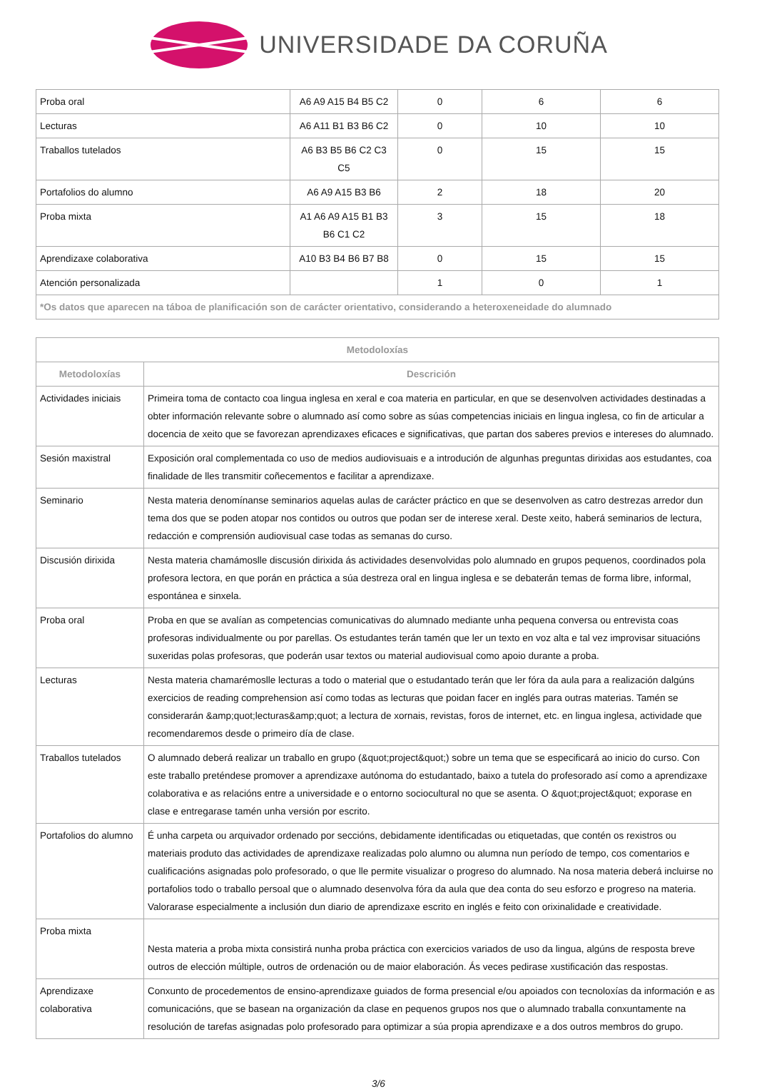UNIVERSIDADE DA CORUÑA
| Proba oral | A6 A9 A15 B4 B5 C2 | 0 | 6 | 6 |
| Lecturas | A6 A11 B1 B3 B6 C2 | 0 | 10 | 10 |
| Traballos tutelados | A6 B3 B5 B6 C2 C3 C5 | 0 | 15 | 15 |
| Portafolios do alumno | A6 A9 A15 B3 B6 | 2 | 18 | 20 |
| Proba mixta | A1 A6 A9 A15 B1 B3 B6 C1 C2 | 3 | 15 | 18 |
| Aprendizaxe colaborativa | A10 B3 B4 B6 B7 B8 | 0 | 15 | 15 |
| Atención personalizada | | 1 | 0 | 1 |
| *Os datos que aparecen na táboa de planificación son de carácter orientativo, considerando a heteroxeneidade do alumnado | | | | |
| Metodoloxías | |
| --- | --- |
| Metodoloxías | Descrición |
| Actividades iniciais | Primeira toma de contacto coa lingua inglesa en xeral e coa materia en particular, en que se desenvolven actividades destinadas a obter información relevante sobre o alumnado así como sobre as súas competencias iniciais en lingua inglesa, co fin de articular a docencia de xeito que se favorezan aprendizaxes eficaces e significativas, que partan dos saberes previos e intereses do alumnado. |
| Sesión maxistral | Exposición oral complementada co uso de medios audiovisuais e a introdución de algunhas preguntas dirixidas aos estudantes, coa finalidade de lles transmitir coñecementos e facilitar a aprendizaxe. |
| Seminario | Nesta materia denomínanse seminarios aquelas aulas de carácter práctico en que se desenvolven as catro destrezas arredor dun tema dos que se poden atopar nos contidos ou outros que podan ser de interese xeral. Deste xeito, haberá seminarios de lectura, redacción e comprensión audiovisual case todas as semanas do curso. |
| Discusión dirixida | Nesta materia chamámoslle discusión dirixida ás actividades desenvolvidas polo alumnado en grupos pequenos, coordinados pola profesora lectora, en que porán en práctica a súa destreza oral en lingua inglesa e se debaterán temas de forma libre, informal, espontánea e sinxela. |
| Proba oral | Proba en que se avalían as competencias comunicativas do alumnado mediante unha pequena conversa ou entrevista coas profesoras individualmente ou por parellas. Os estudantes terán tamén que ler un texto en voz alta e tal vez improvisar situacións suxeridas polas profesoras, que poderán usar textos ou material audiovisual como apoio durante a proba. |
| Lecturas | Nesta materia chamarémoslle lecturas a todo o material que o estudantado terán que ler fóra da aula para a realización dalgúns exercicios de reading comprehension así como todas as lecturas que poidan facer en inglés para outras materias. Tamén se considerarán &amp;quot;lecturas&amp;quot; a lectura de xornais, revistas, foros de internet, etc. en lingua inglesa, actividade que recomendaremos desde o primeiro día de clase. |
| Traballos tutelados | O alumnado deberá realizar un traballo en grupo (&quot;project&quot;) sobre un tema que se especificará ao inicio do curso. Con este traballo preténdese promover a aprendizaxe autónoma do estudantado, baixo a tutela do profesorado así como a aprendizaxe colaborativa e as relacións entre a universidade e o entorno sociocultural no que se asenta. O &quot;project&quot; exporase en clase e entregarase tamén unha versión por escrito. |
| Portafolios do alumno | É unha carpeta ou arquivador ordenado por seccións, debidamente identificadas ou etiquetadas, que contén os rexistros ou materiais produto das actividades de aprendizaxe realizadas polo alumno ou alumna nun período de tempo, cos comentarios e cualificacións asignadas polo profesorado, o que lle permite visualizar o progreso do alumnado. Na nosa materia deberá incluirse no portafolios todo o traballo persoal que o alumnado desenvolva fóra da aula que dea conta do seu esforzo e progreso na materia. Valorarase especialmente a inclusión dun diario de aprendizaxe escrito en inglés e feito con orixinalidade e creatividade. |
| Proba mixta | Nesta materia a proba mixta consistirá nunha proba práctica con exercicios variados de uso da lingua, algúns de resposta breve outros de elección múltiple, outros de ordenación ou de maior elaboración. Ás veces pedirase xustificación das respostas. |
| Aprendizaxe colaborativa | Conxunto de procedementos de ensino-aprendizaxe guiados de forma presencial e/ou apoiados con tecnoloxías da información e as comunicacións, que se basean na organización da clase en pequenos grupos nos que o alumnado traballa conxuntamente na resolución de tarefas asignadas polo profesorado para optimizar a súa propia aprendizaxe e a dos outros membros do grupo. |
3/6